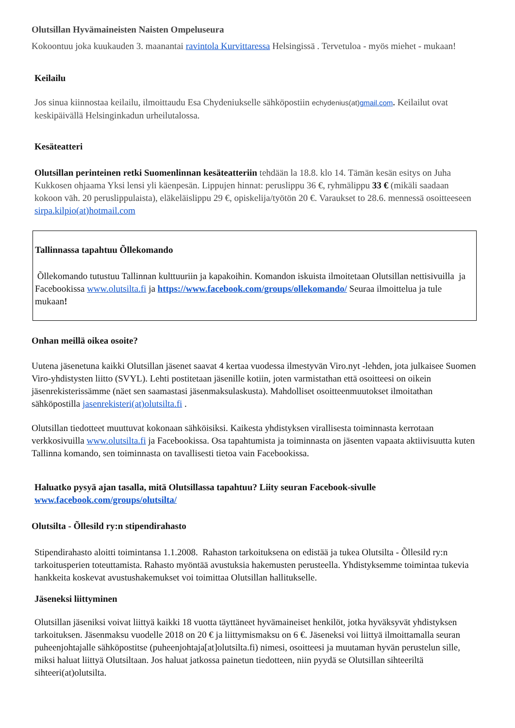Olutsillan Hyvämaineisten Naisten Ompeluseura
Kokoontuu joka kuukauden 3. maanantai ravintola Kurvittaressa Helsingissä . Tervetuloa - myös miehet - mukaan!
Keilailu
Jos sinua kiinnostaa keilailu, ilmoittaudu Esa Chydeniukselle sähköpostiin echydenius(at)gmail.com. Keilailut ovat keskipäivällä Helsinginkadun urheilutalossa.
Kesäteatteri
Olutsillan perinteinen retki Suomenlinnan kesäteatteriin tehdään la 18.8. klo 14. Tämän kesän esitys on Juha Kukkosen ohjaama Yksi lensi yli käenpesän. Lippujen hinnat: peruslippu 36 €, ryhmälippu 33 € (mikäli saadaan kokoon väh. 20 peruslippulaista), eläkeläislippu 29 €, opiskelija/työtön 20 €. Varaukset to 28.6. mennessä osoitteeseen sirpa.kilpio(at)hotmail.com
Tallinnassa tapahtuu Õllekomando
Õllekomando tutustuu Tallinnan kulttuuriin ja kapakoihin. Komandon iskuista ilmoitetaan Olutsillan nettisivuilla ja Facebookissa www.olutsilta.fi ja https://www.facebook.com/groups/ollekomando/ Seuraa ilmoittelua ja tule mukaan!
Onhan meillä oikea osoite?
Uutena jäsenetuna kaikki Olutsillan jäsenet saavat 4 kertaa vuodessa ilmestyvän Viro.nyt -lehden, jota julkaisee Suomen Viro-yhdistysten liitto (SVYL). Lehti postitetaan jäsenille kotiin, joten varmistathan että osoitteesi on oikein jäsenrekisterissämme (näet sen saamastasi jäsenmaksulaskusta). Mahdolliset osoitteenmuutokset ilmoitathan sähköpostilla jasenrekisteri(at)olutsilta.fi .
Olutsillan tiedotteet muuttuvat kokonaan sähköisiksi. Kaikesta yhdistyksen virallisesta toiminnasta kerrotaan verkkosivuilla www.olutsilta.fi ja Facebookissa. Osa tapahtumista ja toiminnasta on jäsenten vapaata aktiivisuutta kuten Tallinna komando, sen toiminnasta on tavallisesti tietoa vain Facebookissa.
Haluatko pysyä ajan tasalla, mitä Olutsillassa tapahtuu? Liity seuran Facebook-sivulle www.facebook.com/groups/olutsilta/
Olutsilta - Õllesild ry:n stipendirahasto
Stipendirahasto aloitti toimintansa 1.1.2008. Rahaston tarkoituksena on edistää ja tukea Olutsilta - Õllesild ry:n tarkoitusperien toteuttamista. Rahasto myöntää avustuksia hakemusten perusteella. Yhdistyksemme toimintaa tukevia hankkeita koskevat avustushakemukset voi toimittaa Olutsillan hallitukselle.
Jäseneksi liittyminen
Olutsillan jäseniksi voivat liittyä kaikki 18 vuotta täyttäneet hyvämaineiset henkilöt, jotka hyväksyvät yhdistyksen tarkoituksen. Jäsenmaksu vuodelle 2018 on 20 € ja liittymismaksu on 6 €. Jäseneksi voi liittyä ilmoittamalla seuran puheenjohtajalle sähköpostitse (puheenjohtaja[at]olutsilta.fi) nimesi, osoitteesi ja muutaman hyvän perustelun sille, miksi haluat liittyä Olutsiltaan. Jos haluat jatkossa painetun tiedotteen, niin pyydä se Olutsillan sihteeriltä sihteeri(at)olutsilta.